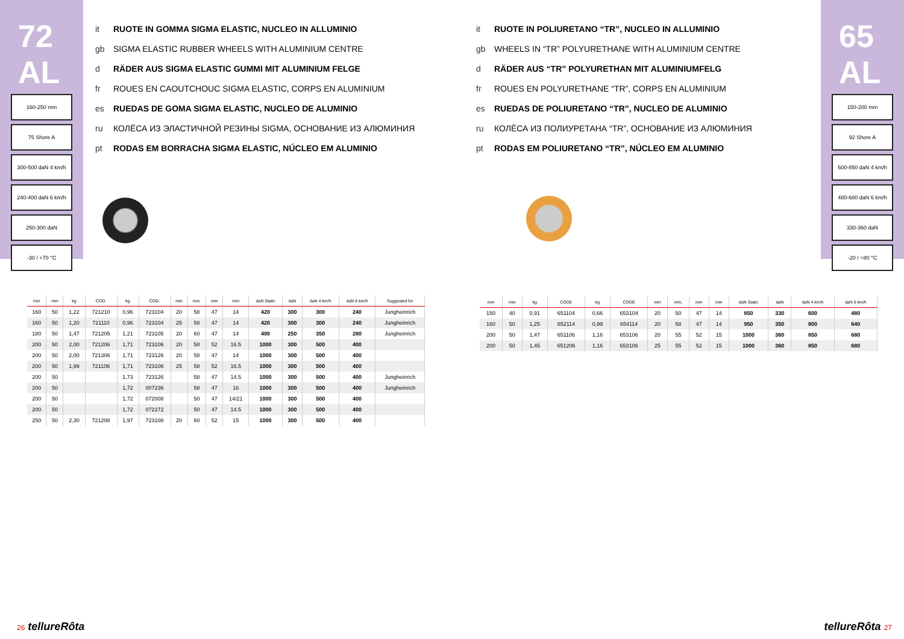72 AL
160-250 mm
75 Shore A
300-500 daN 4 km/h
240-400 daN 6 km/h
250-300 daN
-30 / +70 °C
65 AL
150-200 mm
92 Shore A
600-850 daN 4 km/h
480-680 daN 6 km/h
330-360 daN
-20 / +80 °C
it RUOTE IN GOMMA SIGMA ELASTIC, NUCLEO IN ALLUMINIO
gb SIGMA ELASTIC RUBBER WHEELS WITH ALUMINIUM CENTRE
d RÄDER AUS SIGMA ELASTIC GUMMI MIT ALUMINIUM FELGE
fr ROUES EN CAOUTCHOUC SIGMA ELASTIC, CORPS EN ALUMINIUM
es RUEDAS DE GOMA SIGMA ELASTIC, NUCLEO DE ALUMINIO
ru КОЛЁСА ИЗ ЭЛАСТИЧНОЙ РЕЗИНЫ SIGMA, ОСНОВАНИЕ ИЗ АЛЮМИНИЯ
pt RODAS EM BORRACHA SIGMA ELASTIC, NÚCLEO EM ALUMINIO
it RUOTE IN POLIURETANO “TR”, NUCLEO IN ALLUMINIO
gb WHEELS IN “TR” POLYURETHANE WITH ALUMINIUM CENTRE
d RÄDER AUS “TR” POLYURETHAN MIT ALUMINIUMFELG
fr ROUES EN POLYURETHANE “TR”, CORPS EN ALUMINIUM
es RUEDAS DE POLIURETANO “TR”, NUCLEO DE ALUMINIO
ru КОЛЁСА ИЗ ПОЛИУРЕТАНА “TR”, ОСНОВАНИЕ ИЗ АЛЮМИНИЯ
pt RODAS EM POLIURETANO “TR”, NÚCLEO EM ALUMINIO
| mm | mm | kg | COD. | kg | COD. | mm | mm. | mm | mm | daN Static | daN | daN 4 km/h | daN 6 km/h | Suggested for |
| --- | --- | --- | --- | --- | --- | --- | --- | --- | --- | --- | --- | --- | --- | --- |
| 160 | 50 | 1,22 | 721210 | 0,96 | 723104 | 20 | 58 | 47 | 14 | 420 | 300 | 300 | 240 | Jungheinrich |
| 160 | 50 | 1,20 | 721110 | 0,96 | 723104 | 25 | 58 | 47 | 14 | 420 | 300 | 300 | 240 | Jungheinrich |
| 180 | 50 | 1,47 | 721205 | 1,21 | 723105 | 20 | 60 | 47 | 14 | 490 | 250 | 350 | 280 | Jungheinrich |
| 200 | 50 | 2,00 | 721206 | 1,71 | 723106 | 20 | 58 | 52 | 16.5 | 1000 | 300 | 500 | 400 | |
| 200 | 50 | 2,00 | 721306 | 1,71 | 723126 | 20 | 58 | 47 | 14 | 1000 | 300 | 500 | 400 | |
| 200 | 50 | 1,99 | 721106 | 1,71 | 723106 | 25 | 58 | 52 | 16.5 | 1000 | 300 | 500 | 400 | |
| 200 | 50 | | | 1,73 | 723126 | | 58 | 47 | 14.5 | 1000 | 300 | 500 | 400 | Jungheinrich |
| 200 | 50 | | | 1,72 | 007236 | | 58 | 47 | 16 | 1000 | 300 | 500 | 400 | Jungheinrich |
| 200 | 50 | | | 1,72 | 072008 | | 50 | 47 | 14/21 | 1000 | 300 | 500 | 400 | |
| 200 | 50 | | | 1,72 | 072272 | | 50 | 47 | 14.5 | 1000 | 300 | 500 | 400 | |
| 250 | 50 | 2,30 | 721208 | 1,97 | 723108 | 20 | 60 | 52 | 15 | 1000 | 300 | 500 | 400 | |
| mm | mm | kg | CODE | kg | CODE | mm | mm, | mm | mm | daN Static | daN | daN 4 km/h | daN 6 km/h |
| --- | --- | --- | --- | --- | --- | --- | --- | --- | --- | --- | --- | --- | --- |
| 150 | 40 | 0,91 | 651104 | 0,66 | 653104 | 20 | 50 | 47 | 14 | 850 | 330 | 600 | 480 |
| 160 | 50 | 1,25 | 652114 | 0,99 | 654114 | 20 | 58 | 47 | 14 | 950 | 350 | 800 | 640 |
| 200 | 50 | 1,47 | 651106 | 1,16 | 653106 | 20 | 55 | 52 | 15 | 1000 | 360 | 850 | 680 |
| 200 | 50 | 1,45 | 651206 | 1,16 | 653106 | 25 | 55 | 52 | 15 | 1000 | 360 | 850 | 680 |
26 tellureRôta tellureRôta 27